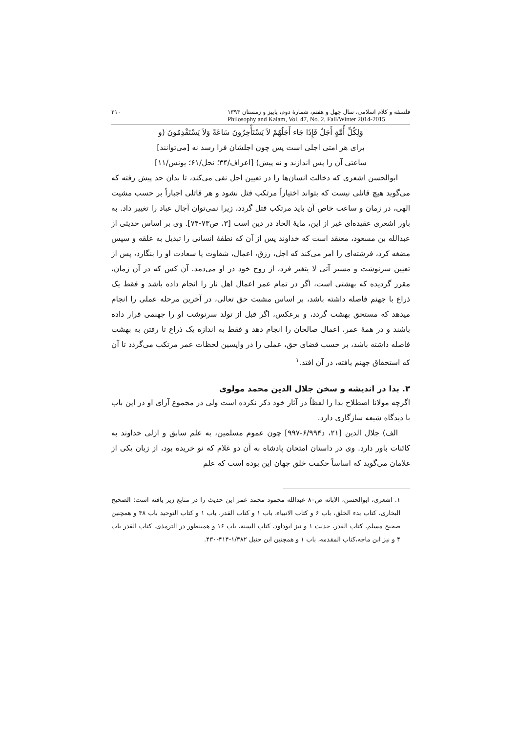۲۱۰ فلسفه و کلام اسلامی، سال چهل و هفتم، شمارهٔ دوم، پاییز و زمستان ۱۳۹۳
Philosophy and Kalam, Vol. 47, No. 2, Fall/Winter 2014-2015
وَلِكُلِّ أُمَّةٍ أَجَلٌ فَإِذَا جَاء أَجَلُهُمْ لاَ يَسْتَأْخِرُونَ سَاعَةً وَلاَ يَسْتَقْدِمُونَ (و برای هر امتی اجلی است پس چون اجلشان فرا رسد نه [می‌توانند] ساعتی آن را پس اندازند و نه پیش) [اعراف/۳۴؛ نحل/۶۱؛ یونس/۱۱]
ابوالحسن اشعری که دخالت انسان‌ها را در تعیین اجل نفی می‌کند، تا بدان حد پیش رفته که می‌گوید هیچ قاتلی نیست که بتواند اختیاراً مرتکب قتل نشود و هر قاتلی اجباراً بر حسب مشیت الهی، در زمان و ساعت خاص آن باید مرتکب قتل گردد، زیرا نمی‌توان آجال عباد را تغییر داد. به باور اشعری عقیده‌ای غیر از این، مایهٔ الحاد در دین است [۳، ص۷۳-۷۴]. وی بر اساس حدیثی از عبدالله بن مسعود، معتقد است که خداوند پس از آن که نطفهٔ انسانی را تبدیل به علقه و سپس مضغه کرد، فرشته‌ای را امر می‌کند که اجل، رزق، اعمال، شقاوت یا سعادت او را بنگارد، پس از تعیین سرنوشت و مسیر آتی لا یتغیر فرد، از روح خود در او می‌دمد. آن کس که در آن زمان، مقرر گردیده که بهشتی است، اگر در تمام عمر اعمال اهل نار را انجام داده باشد و فقط یک ذراع با جهنم فاصله داشته باشد، بر اساس مشیت حق تعالی، در آخرین مرحله عملی را انجام میدهد که مستحق بهشت گردد، و برعکس، اگر قبل از تولد سرنوشت او را جهنمی قرار داده باشند و در همهٔ عمر، اعمال صالحان را انجام دهد و فقط به اندازه یک ذراع تا رفتن به بهشت فاصله داشته باشد، بر حسب قضای حق، عملی را در واپسین لحظات عمر مرتکب می‌گردد تا آن که استحقاق جهنم یافته، در آن افتد.<sup>۱</sup>
۳. بدا در اندیشه و سخن جلال الدین محمد مولوی
اگرچه مولانا اصطلاح بدا را لفظاً در آثار خود ذکر نکرده است ولی در مجموع آرای او در این باب با دیدگاه شیعه سازگاری دارد.
الف) جلال الدین [۲۱، د۶/۹۹۴-۹۹۷] چون عموم مسلمین، به علم سابق و ازلی خداوند به کائنات باور دارد. وی در داستان امتحان پادشاه به آن دو غلام که نو خریده بود، از زبان یکی از غلامان می‌گوید که اساساً حکمت خلق جهان این بوده است که علم
۱. اشعری، ابوالحسن، الابانه ص۸۰ عبدالله محمود محمد عمر این حدیث را در منابع زیر یافته است: الصحیح البخاری، کتاب بدء الخلق، باب ۶ و کتاب الانبیاء، باب ۱ و کتاب القدر، باب ۱ و کتاب التوحید باب ۳۸ و همچنین صحیح مسلم، کتاب القدر، حدیث ۱ و نیز ابوداود، کتاب السنة، باب ۱۶ و همینطور در الترمذی، کتاب القدر باب ۴ و نیز ابن ماجه،کتاب المقدمه، باب ۱ و همچنین ابن حنبل ۱/۳۸۲-۴۱۴-۴۳۰.